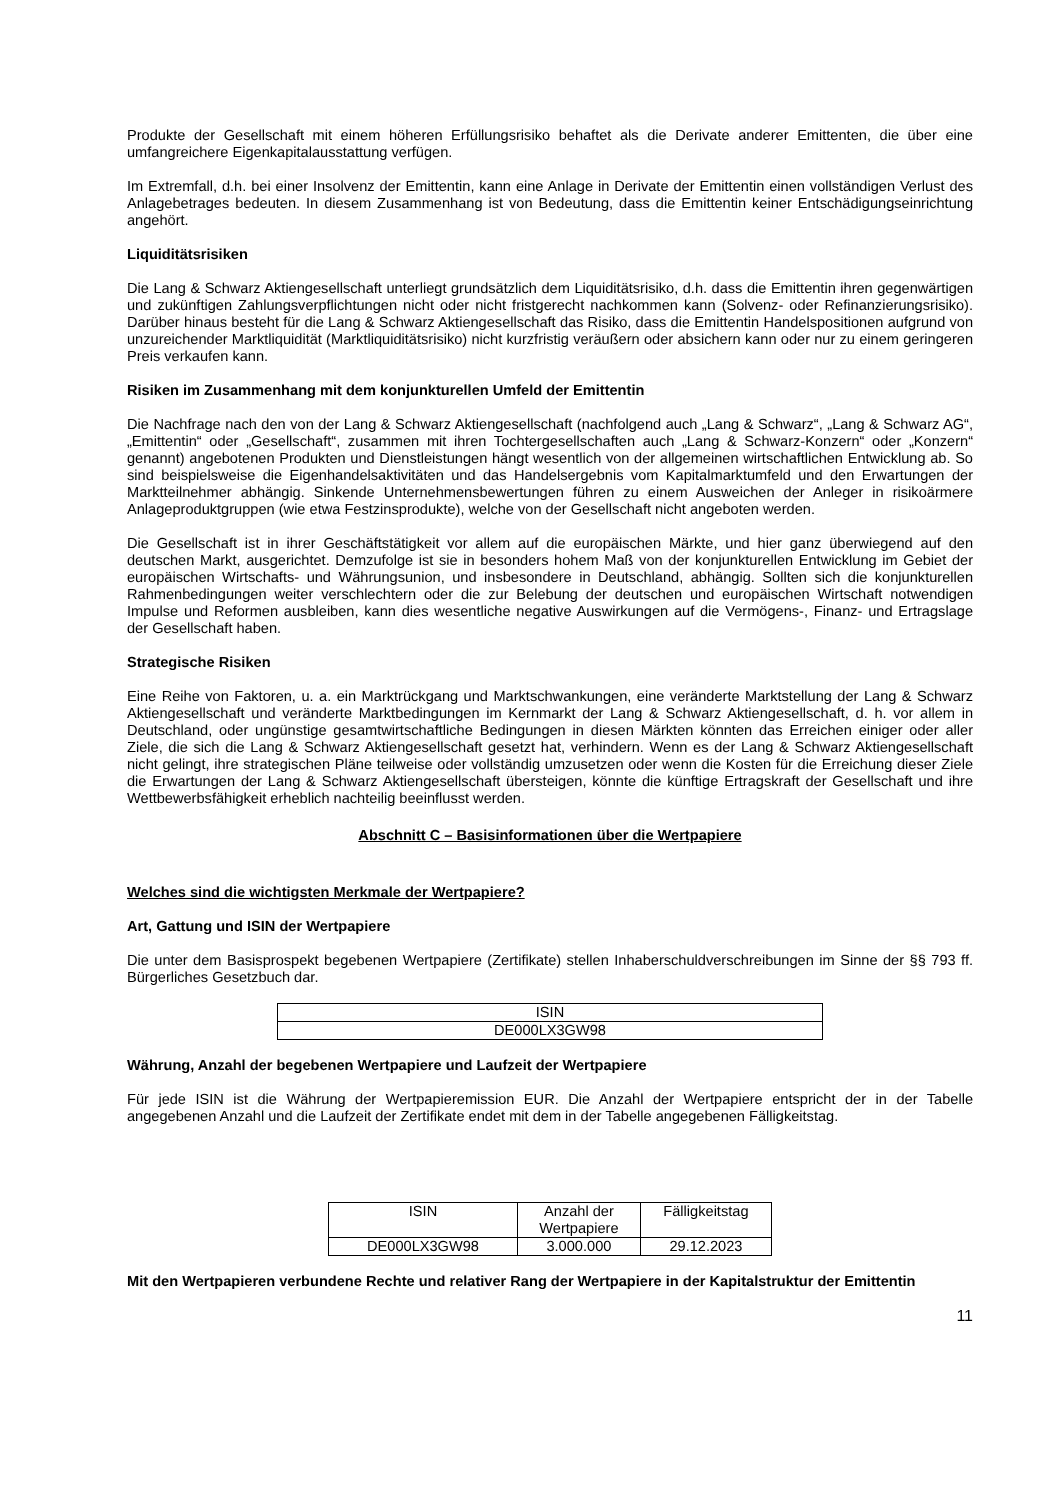Produkte der Gesellschaft mit einem höheren Erfüllungsrisiko behaftet als die Derivate anderer Emittenten, die über eine umfangreichere Eigenkapitalausstattung verfügen.
Im Extremfall, d.h. bei einer Insolvenz der Emittentin, kann eine Anlage in Derivate der Emittentin einen vollständigen Verlust des Anlagebetrages bedeuten. In diesem Zusammenhang ist von Bedeutung, dass die Emittentin keiner Entschädigungseinrichtung angehört.
Liquiditätsrisiken
Die Lang & Schwarz Aktiengesellschaft unterliegt grundsätzlich dem Liquiditätsrisiko, d.h. dass die Emittentin ihren gegenwärtigen und zukünftigen Zahlungsverpflichtungen nicht oder nicht fristgerecht nachkommen kann (Solvenz- oder Refinanzierungsrisiko). Darüber hinaus besteht für die Lang & Schwarz Aktiengesellschaft das Risiko, dass die Emittentin Handelspositionen aufgrund von unzureichender Marktliquidität (Marktliquiditätsrisiko) nicht kurzfristig veräußern oder absichern kann oder nur zu einem geringeren Preis verkaufen kann.
Risiken im Zusammenhang mit dem konjunkturellen Umfeld der Emittentin
Die Nachfrage nach den von der Lang & Schwarz Aktiengesellschaft (nachfolgend auch „Lang & Schwarz“, „Lang & Schwarz AG“, „Emittentin“ oder „Gesellschaft“, zusammen mit ihren Tochtergesellschaften auch „Lang & Schwarz-Konzern“ oder „Konzern“ genannt) angebotenen Produkten und Dienstleistungen hängt wesentlich von der allgemeinen wirtschaftlichen Entwicklung ab. So sind beispielsweise die Eigenhandelsaktivitäten und das Handelsergebnis vom Kapitalmarktumfeld und den Erwartungen der Marktteilnehmer abhängig. Sinkende Unternehmensbewertungen führen zu einem Ausweichen der Anleger in risikoärmere Anlageproduktgruppen (wie etwa Festzinsprodukte), welche von der Gesellschaft nicht angeboten werden.
Die Gesellschaft ist in ihrer Geschäftstätigkeit vor allem auf die europäischen Märkte, und hier ganz überwiegend auf den deutschen Markt, ausgerichtet. Demzufolge ist sie in besonders hohem Maß von der konjunkturellen Entwicklung im Gebiet der europäischen Wirtschafts- und Währungsunion, und insbesondere in Deutschland, abhängig. Sollten sich die konjunkturellen Rahmenbedingungen weiter verschlechtern oder die zur Belebung der deutschen und europäischen Wirtschaft notwendigen Impulse und Reformen ausbleiben, kann dies wesentliche negative Auswirkungen auf die Vermögens-, Finanz- und Ertragslage der Gesellschaft haben.
Strategische Risiken
Eine Reihe von Faktoren, u. a. ein Marktrückgang und Marktschwankungen, eine veränderte Marktstellung der Lang & Schwarz Aktiengesellschaft und veränderte Marktbedingungen im Kernmarkt der Lang & Schwarz Aktiengesellschaft, d. h. vor allem in Deutschland, oder ungünstige gesamtwirtschaftliche Bedingungen in diesen Märkten könnten das Erreichen einiger oder aller Ziele, die sich die Lang & Schwarz Aktiengesellschaft gesetzt hat, verhindern. Wenn es der Lang & Schwarz Aktiengesellschaft nicht gelingt, ihre strategischen Pläne teilweise oder vollständig umzusetzen oder wenn die Kosten für die Erreichung dieser Ziele die Erwartungen der Lang & Schwarz Aktiengesellschaft übersteigen, könnte die künftige Ertragskraft der Gesellschaft und ihre Wettbewerbsfähigkeit erheblich nachteilig beeinflusst werden.
Abschnitt C – Basisinformationen über die Wertpapiere
Welches sind die wichtigsten Merkmale der Wertpapiere?
Art, Gattung und ISIN der Wertpapiere
Die unter dem Basisprospekt begebenen Wertpapiere (Zertifikate) stellen Inhaberschuldverschreibungen im Sinne der §§ 793 ff. Bürgerliches Gesetzbuch dar.
| ISIN |
| --- |
| DE000LX3GW98 |
Währung, Anzahl der begebenen Wertpapiere und Laufzeit der Wertpapiere
Für jede ISIN ist die Währung der Wertpapieremission EUR. Die Anzahl der Wertpapiere entspricht der in der Tabelle angegebenen Anzahl und die Laufzeit der Zertifikate endet mit dem in der Tabelle angegebenen Fälligkeitstag.
| ISIN | Anzahl der Wertpapiere | Fälligkeitstag |
| --- | --- | --- |
| DE000LX3GW98 | 3.000.000 | 29.12.2023 |
Mit den Wertpapieren verbundene Rechte und relativer Rang der Wertpapiere in der Kapitalstruktur der Emittentin
11